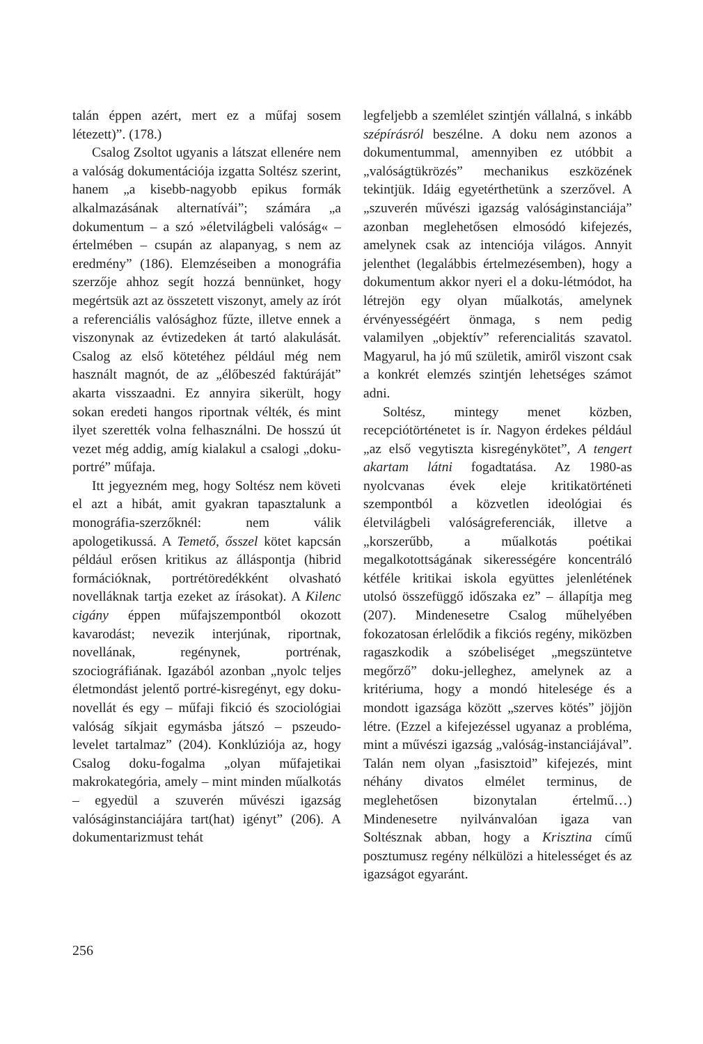talán éppen azért, mert ez a műfaj sosem létezett)”. (178.)
Csalog Zsoltot ugyanis a látszat ellenére nem a valóság dokumentációja izgatta Soltész szerint, hanem „a kisebb-nagyobb epikus formák alkalmazásának alternatívái”; számára „a dokumentum – a szó »életvilágbeli valóság« – értelmében – csupán az alapanyag, s nem az eredmény” (186). Elemzéseiben a monográfia szerzője ahhoz segít hozzá bennünket, hogy megértsük azt az összetett viszonyt, amely az írót a referenciális valósághoz fűzte, illetve ennek a viszonynak az évtizedeken át tartó alakulását. Csalog az első kötetéhez például még nem használt magnót, de az „élőbeszéd faktúráját” akarta visszaadni. Ez annyira sikerült, hogy sokan eredeti hangos riportnak vélték, és mint ilyet szerették volna felhasználni. De hosszú út vezet még addig, amíg kialakul a csalogi „doku-portré” műfaja.
Itt jegyezném meg, hogy Soltész nem követi el azt a hibát, amit gyakran tapasztalunk a monográfia-szerzőknél: nem válik apologetikussá. A Temető, ősszel kötet kapcsán például erősen kritikus az álláspontja (hibrid formációknak, portrétöredékként olvasható novelláknak tartja ezeket az írásokat). A Kilenc cigány éppen műfajszempontból okozott kavarodást; nevezik interjúnak, riportnak, novellának, regénynek, portrénak, szociográfiának. Igazából azonban „nyolc teljes életmondást jelentő portré-kisregényt, egy doku-novellát és egy – műfaji fikció és szociológiai valóság síkjait egymásba játszó – pszeudo-levelet tartalmaz” (204). Konklúziója az, hogy Csalog doku-fogalma „olyan műfajetikai makrokategória, amely – mint minden műalkotás – egyedül a szuverén művészi igazság valóságinstanciájára tart(hat) igényt” (206). A dokumentarizmust tehát
legfeljebb a szemlélet szintjén vállalná, s inkább szépírásról beszélne. A doku nem azonos a dokumentummal, amennyiben ez utóbbit a „valóságtükrözés” mechanikus eszközének tekintjük. Idáig egyetérthetünk a szerzővel. A „szuverén művészi igazság valóságinstanciája” azonban meglehetősen elmosódó kifejezés, amelynek csak az intenciója világos. Annyit jelenthet (legalábbis értelmezésemben), hogy a dokumentum akkor nyeri el a doku-létmódot, ha létrejön egy olyan műalkotás, amelynek érvényességéért önmaga, s nem pedig valamilyen „objektív” referencialitás szavatol. Magyarul, ha jó mű születik, amiről viszont csak a konkrét elemzés szintjén lehetséges számot adni.
Soltész, mintegy menet közben, recepciótörténetet is ír. Nagyon érdekes például „az első vegytiszta kisregénykötet”, A tengert akartam látni fogadtatása. Az 1980-as nyolcvanas évek eleje kritikatörténeti szempontból a közvetlen ideológiai és életvilágbeli valóságreferenciák, illetve a „korszerűbb, a műalkotás poétikai megalkotottságának sikerességére koncentráló kétféle kritikai iskola együttes jelenlétének utolsó összefüggő időszaka ez” – állapítja meg (207). Mindenesetre Csalog műhelyében fokozatosan érlelődik a fikciós regény, miközben ragaszkodik a szóbeliséget „megszüntetve megőrző” doku-jelleghez, amelynek az a kritériuma, hogy a mondó hitelesége és a mondott igazsága között „szerves kötés” jöjjön létre. (Ezzel a kifejezéssel ugyanaz a probléma, mint a művészi igazság „valóság-instanciájával”. Talán nem olyan „fasisztoid” kifejezés, mint néhány divatos elmélet terminus, de meglehetősen bizonytalan értelmű…) Mindenesetre nyilvánvalóan igaza van Soltésznak abban, hogy a Krisztina című posztumusz regény nélkülözi a hitelességet és az igazságot egyaránt.
256